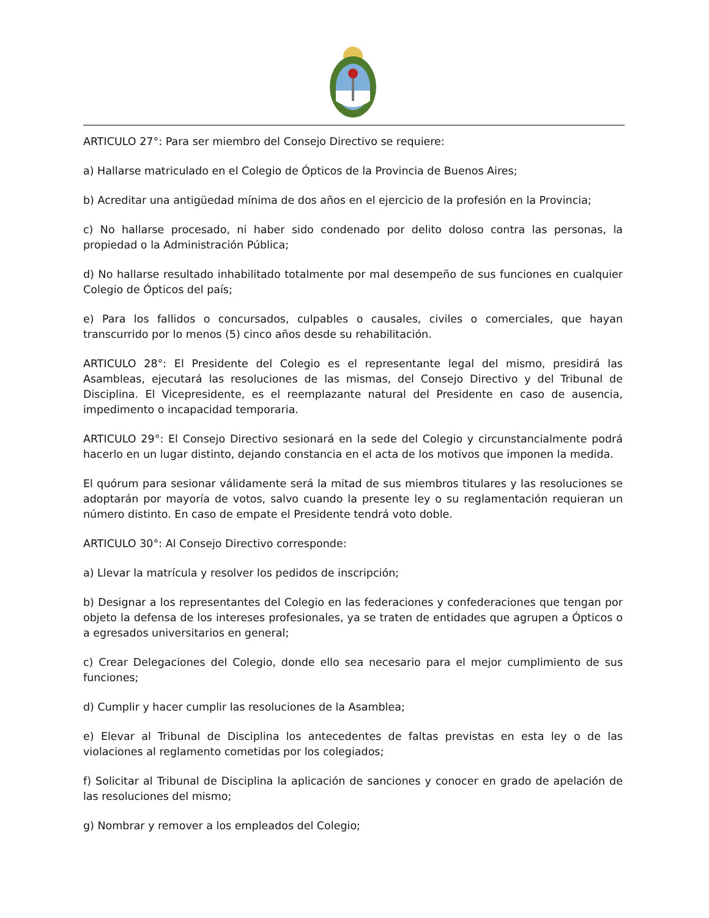ARTICULO 27°: Para ser miembro del Consejo Directivo se requiere:
a) Hallarse matriculado en el Colegio de Ópticos de la Provincia de Buenos Aires;
b) Acreditar una antigüedad mínima de dos años en el ejercicio de la profesión en la Provincia;
c) No hallarse procesado, ni haber sido condenado por delito doloso contra las personas, la propiedad o la Administración Pública;
d) No hallarse resultado inhabilitado totalmente por mal desempeño de sus funciones en cualquier Colegio de Ópticos del país;
e) Para los fallidos o concursados, culpables o causales, civiles o comerciales, que hayan transcurrido por lo menos (5) cinco años desde su rehabilitación.
ARTICULO 28°: El Presidente del Colegio es el representante legal del mismo, presidirá las Asambleas, ejecutará las resoluciones de las mismas, del Consejo Directivo y del Tribunal de Disciplina. El Vicepresidente, es el reemplazante natural del Presidente en caso de ausencia, impedimento o incapacidad temporaria.
ARTICULO 29°: El Consejo Directivo sesionará en la sede del Colegio y circunstancialmente podrá hacerlo en un lugar distinto, dejando constancia en el acta de los motivos que imponen la medida.
El quórum para sesionar válidamente será la mitad de sus miembros titulares y las resoluciones se adoptarán por mayoría de votos, salvo cuando la presente ley o su reglamentación requieran un número distinto. En caso de empate el Presidente tendrá voto doble.
ARTICULO 30°: Al Consejo Directivo corresponde:
a) Llevar la matrícula y resolver los pedidos de inscripción;
b) Designar a los representantes del Colegio en las federaciones y confederaciones que tengan por objeto la defensa de los intereses profesionales, ya se traten de entidades que agrupen a Ópticos o a egresados universitarios en general;
c) Crear Delegaciones del Colegio, donde ello sea necesario para el mejor cumplimiento de sus funciones;
d) Cumplir y hacer cumplir las resoluciones de la Asamblea;
e) Elevar al Tribunal de Disciplina los antecedentes de faltas previstas en esta ley o de las violaciones al reglamento cometidas por los colegiados;
f) Solicitar al Tribunal de Disciplina la aplicación de sanciones y conocer en grado de apelación de las resoluciones del mismo;
g) Nombrar y remover a los empleados del Colegio;